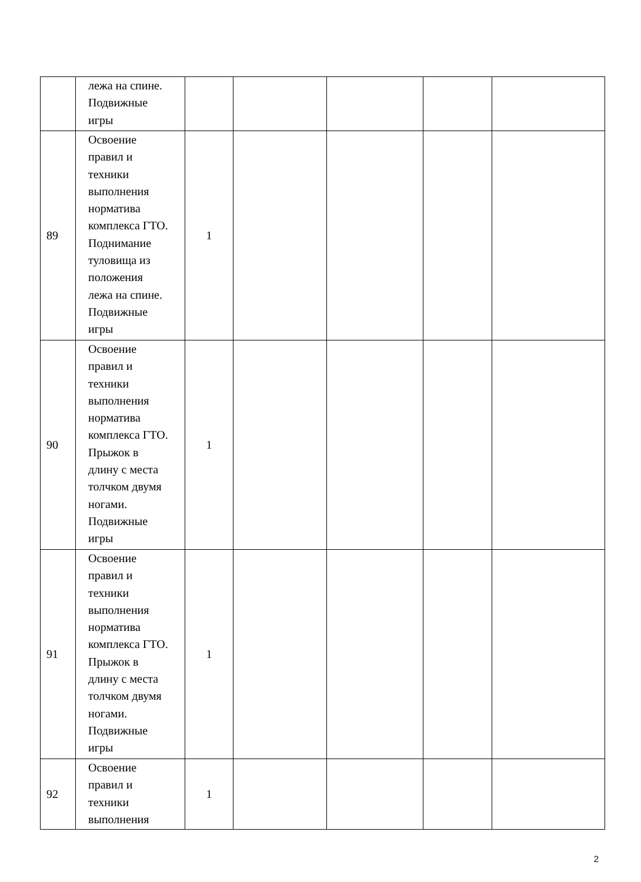| | лежа на спине. Подвижные игры | | | | | |
| 89 | Освоение правил и техники выполнения норматива комплекса ГТО. Поднимание туловища из положения лежа на спине. Подвижные игры | 1 | | | | |
| 90 | Освоение правил и техники выполнения норматива комплекса ГТО. Прыжок в длину с места толчком двумя ногами. Подвижные игры | 1 | | | | |
| 91 | Освоение правил и техники выполнения норматива комплекса ГТО. Прыжок в длину с места толчком двумя ногами. Подвижные игры | 1 | | | | |
| 92 | Освоение правил и техники выполнения | 1 | | | | |
2